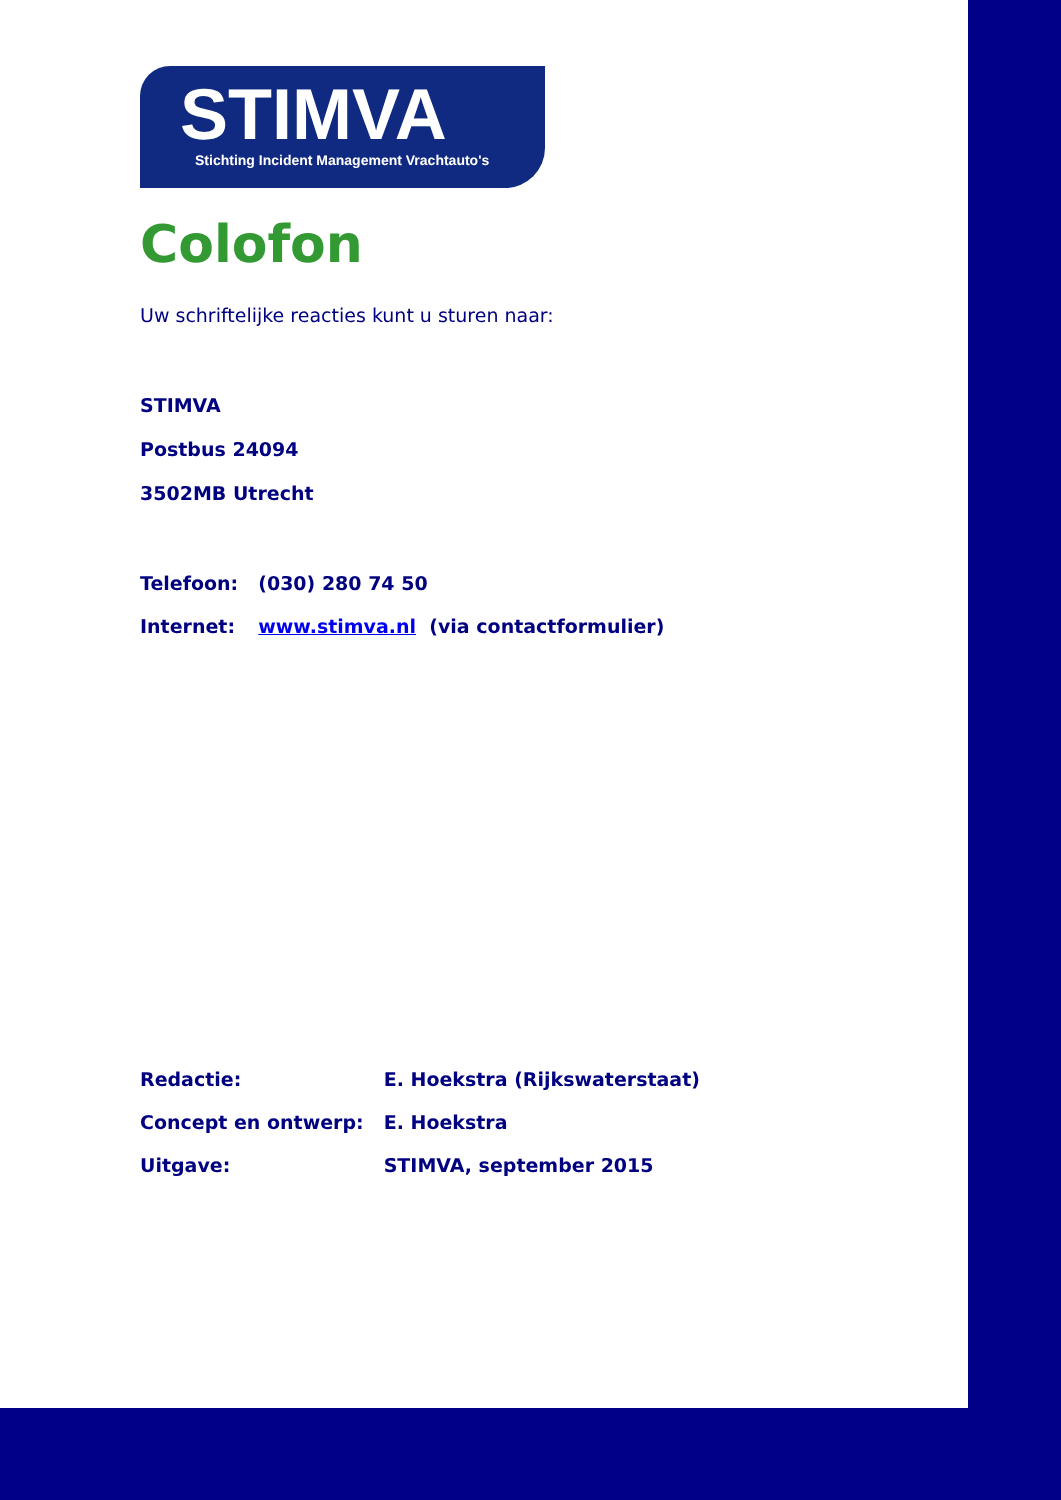STIMVA
Stichting Incident Management Vrachtauto's
Colofon
Uw schriftelijke reacties kunt u sturen naar:
STIMVA
Postbus 24094
3502MB Utrecht
| Telefoon: | (030) 280 74 50 |
| Internet: | www.stimva.nl (via contactformulier) |
| Redactie: | E. Hoekstra (Rijkswaterstaat) |
| Concept en ontwerp: | E. Hoekstra |
| Uitgave: | STIMVA, september 2015 |